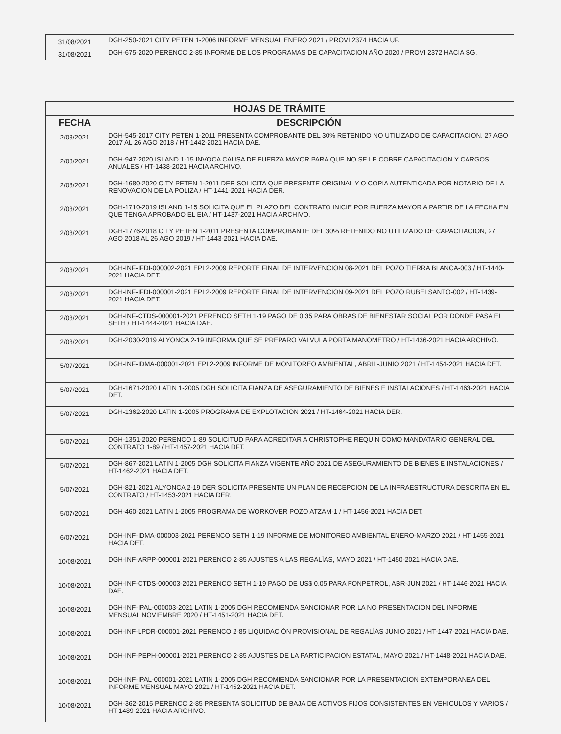| 31/08/2021 | DGH-250-2021 CITY PETEN 1-2006 INFORME MENSUAL ENERO 2021 / PROVI 2374 HACIA UF. |
| 31/08/2021 | DGH-675-2020 PERENCO 2-85 INFORME DE LOS PROGRAMAS DE CAPACITACION AÑO 2020 / PROVI 2372 HACIA SG. |
| HOJAS DE TRÁMITE | |
| --- | --- |
| FECHA | DESCRIPCIÓN |
| 2/08/2021 | DGH-545-2017 CITY PETEN 1-2011 PRESENTA COMPROBANTE DEL 30% RETENIDO NO UTILIZADO DE CAPACITACION, 27 AGO 2017 AL 26 AGO 2018 / HT-1442-2021 HACIA DAE. |
| 2/08/2021 | DGH-947-2020 ISLAND 1-15 INVOCA CAUSA DE FUERZA MAYOR PARA QUE NO SE LE COBRE CAPACITACION Y CARGOS ANUALES / HT-1438-2021 HACIA ARCHIVO. |
| 2/08/2021 | DGH-1680-2020 CITY PETEN 1-2011 DER SOLICITA QUE PRESENTE ORIGINAL Y O COPIA AUTENTICADA POR NOTARIO DE LA RENOVACION DE LA POLIZA / HT-1441-2021 HACIA DER. |
| 2/08/2021 | DGH-1710-2019 ISLAND 1-15 SOLICITA QUE EL PLAZO DEL CONTRATO INICIE POR FUERZA MAYOR A PARTIR DE LA FECHA EN QUE TENGA APROBADO EL EIA / HT-1437-2021 HACIA ARCHIVO. |
| 2/08/2021 | DGH-1776-2018 CITY PETEN 1-2011 PRESENTA COMPROBANTE DEL 30% RETENIDO NO UTILIZADO DE CAPACITACION, 27 AGO 2018 AL 26 AGO 2019 / HT-1443-2021 HACIA DAE. |
| 2/08/2021 | DGH-INF-IFDI-000002-2021 EPI 2-2009 REPORTE FINAL DE INTERVENCION 08-2021 DEL POZO TIERRA BLANCA-003 / HT-1440-2021 HACIA DET. |
| 2/08/2021 | DGH-INF-IFDI-000001-2021 EPI 2-2009 REPORTE FINAL DE INTERVENCION 09-2021 DEL POZO RUBELSANTO-002 / HT-1439-2021 HACIA DET. |
| 2/08/2021 | DGH-INF-CTDS-000001-2021 PERENCO SETH 1-19 PAGO DE 0.35 PARA OBRAS DE BIENESTAR SOCIAL POR DONDE PASA EL SETH / HT-1444-2021 HACIA DAE. |
| 2/08/2021 | DGH-2030-2019 ALYONCA 2-19 INFORMA QUE SE PREPARO VALVULA PORTA MANOMETRO / HT-1436-2021 HACIA ARCHIVO. |
| 5/07/2021 | DGH-INF-IDMA-000001-2021 EPI 2-2009 INFORME DE MONITOREO AMBIENTAL, ABRIL-JUNIO 2021 / HT-1454-2021 HACIA DET. |
| 5/07/2021 | DGH-1671-2020 LATIN 1-2005 DGH SOLICITA FIANZA DE ASEGURAMIENTO DE BIENES E INSTALACIONES / HT-1463-2021 HACIA DET. |
| 5/07/2021 | DGH-1362-2020 LATIN 1-2005 PROGRAMA DE EXPLOTACION 2021 / HT-1464-2021 HACIA DER. |
| 5/07/2021 | DGH-1351-2020 PERENCO 1-89 SOLICITUD PARA ACREDITAR A CHRISTOPHE REQUIN COMO MANDATARIO GENERAL DEL CONTRATO 1-89 / HT-1457-2021 HACIA DFT. |
| 5/07/2021 | DGH-867-2021 LATIN 1-2005 DGH SOLICITA FIANZA VIGENTE AÑO 2021 DE ASEGURAMIENTO DE BIENES E INSTALACIONES / HT-1462-2021 HACIA DET. |
| 5/07/2021 | DGH-821-2021 ALYONCA 2-19 DER SOLICITA PRESENTE UN PLAN DE RECEPCION DE LA INFRAESTRUCTURA DESCRITA EN EL CONTRATO / HT-1453-2021 HACIA DER. |
| 5/07/2021 | DGH-460-2021 LATIN 1-2005 PROGRAMA DE WORKOVER POZO ATZAM-1 / HT-1456-2021 HACIA DET. |
| 6/07/2021 | DGH-INF-IDMA-000003-2021 PERENCO SETH 1-19 INFORME DE MONITOREO AMBIENTAL ENERO-MARZO 2021 / HT-1455-2021 HACIA DET. |
| 10/08/2021 | DGH-INF-ARPP-000001-2021 PERENCO 2-85 AJUSTES A LAS REGALÍAS, MAYO 2021 / HT-1450-2021 HACIA DAE. |
| 10/08/2021 | DGH-INF-CTDS-000003-2021 PERENCO SETH 1-19 PAGO DE US$ 0.05 PARA FONPETROL, ABR-JUN 2021 / HT-1446-2021 HACIA DAE. |
| 10/08/2021 | DGH-INF-IPAL-000003-2021 LATIN 1-2005 DGH RECOMIENDA SANCIONAR POR LA NO PRESENTACION DEL INFORME MENSUAL NOVIEMBRE 2020 / HT-1451-2021 HACIA DET. |
| 10/08/2021 | DGH-INF-LPDR-000001-2021 PERENCO 2-85 LIQUIDACIÓN PROVISIONAL DE REGALÍAS JUNIO 2021 / HT-1447-2021 HACIA DAE. |
| 10/08/2021 | DGH-INF-PEPH-000001-2021 PERENCO 2-85 AJUSTES DE LA PARTICIPACION ESTATAL, MAYO 2021 / HT-1448-2021 HACIA DAE. |
| 10/08/2021 | DGH-INF-IPAL-000001-2021 LATIN 1-2005 DGH RECOMIENDA SANCIONAR POR LA PRESENTACION EXTEMPORANEA DEL INFORME MENSUAL MAYO 2021 / HT-1452-2021 HACIA DET. |
| 10/08/2021 | DGH-362-2015 PERENCO 2-85 PRESENTA SOLICITUD DE BAJA DE ACTIVOS FIJOS CONSISTENTES EN VEHICULOS Y VARIOS / HT-1489-2021 HACIA ARCHIVO. |